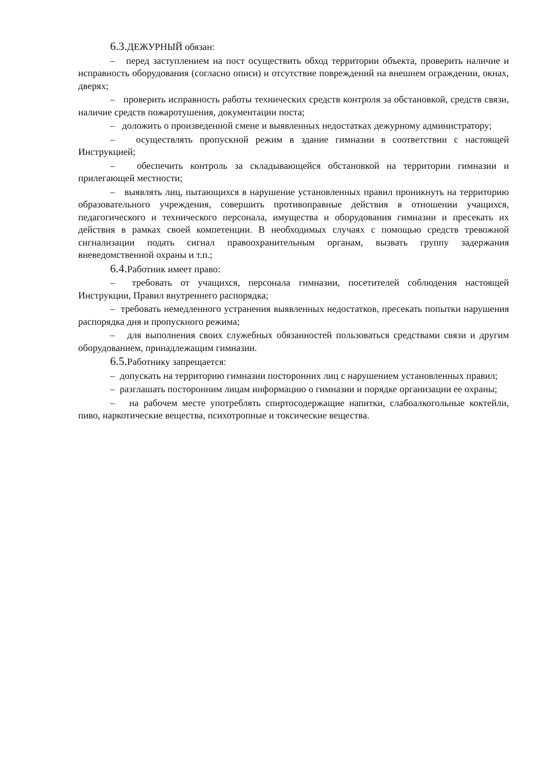6.3. ДЕЖУРНЫЙ обязан:
– перед заступлением на пост осуществить обход территории объекта, проверить наличие и исправность оборудования (согласно описи) и отсутствие повреждений на внешнем ограждении, окнах, дверях;
– проверить исправность работы технических средств контроля за обстановкой, средств связи, наличие средств пожаротушения, документации поста;
– доложить о произведенной смене и выявленных недостатках дежурному администратору;
– осуществлять пропускной режим в здание гимназии в соответствии с настоящей Инструкцией;
– обеспечить контроль за складывающейся обстановкой на территории гимназии и прилегающей местности;
– выявлять лиц, пытающихся в нарушение установленных правил проникнуть на территорию образовательного учреждения, совершить противоправные действия в отношении учащихся, педагогического и технического персонала, имущества и оборудования гимназии и пресекать их действия в рамках своей компетенции. В необходимых случаях с помощью средств тревожной сигнализации подать сигнал правоохранительным органам, вызвать группу задержания вневедомственной охраны и т.п.;
6.4. Работник имеет право:
– требовать от учащихся, персонала гимназии, посетителей соблюдения настоящей Инструкции, Правил внутреннего распорядка;
– требовать немедленного устранения выявленных недостатков, пресекать попытки нарушения распорядка дня и пропускного режима;
– для выполнения своих служебных обязанностей пользоваться средствами связи и другим оборудованием, принадлежащим гимназии.
6.5. Работнику запрещается:
– допускать на территорию гимназии посторонних лиц с нарушением установленных правил;
– разглашать посторонним лицам информацию о гимназии и порядке организации ее охраны;
– на рабочем месте употреблять спиртосодержащие напитки, слабоалкогольные коктейли, пиво, наркотические вещества, психотропные и токсические вещества.